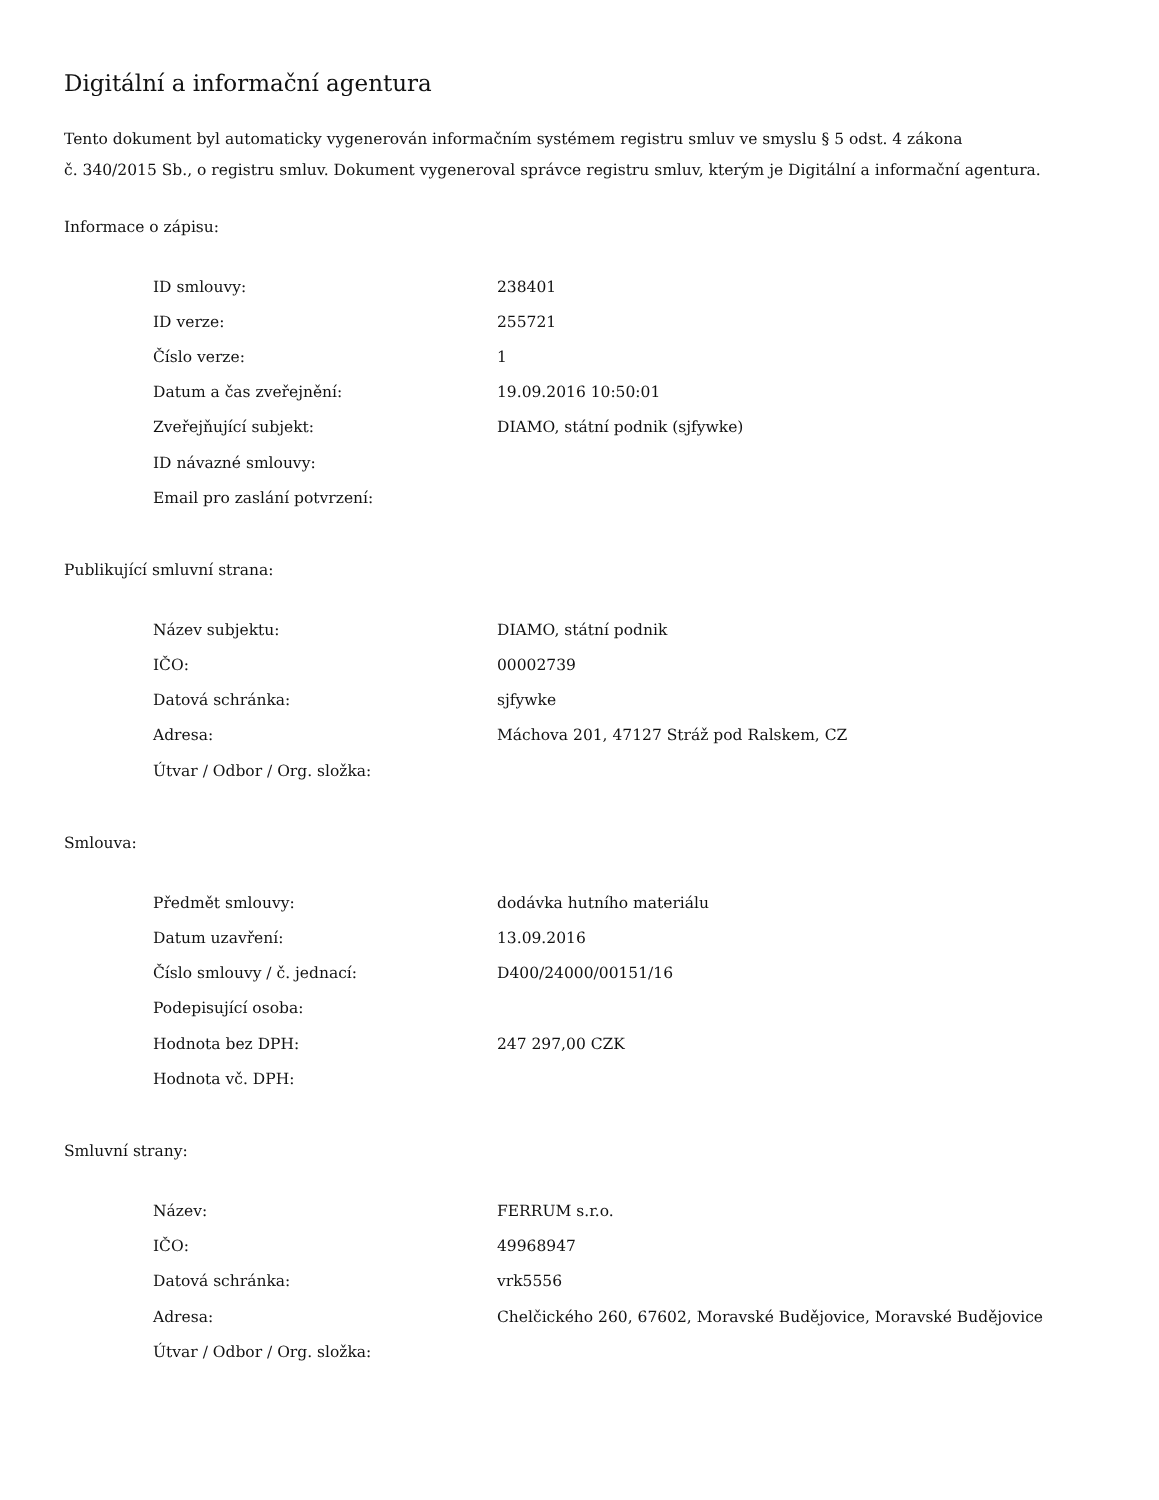Digitální a informační agentura
Tento dokument byl automaticky vygenerován informačním systémem registru smluv ve smyslu § 5 odst. 4 zákona
č. 340/2015 Sb., o registru smluv. Dokument vygeneroval správce registru smluv, kterým je Digitální a informační agentura.
Informace o zápisu:
| ID smlouvy: | 238401 |
| ID verze: | 255721 |
| Číslo verze: | 1 |
| Datum a čas zveřejnění: | 19.09.2016 10:50:01 |
| Zveřejňující subjekt: | DIAMO, státní podnik (sjfywke) |
| ID návazné smlouvy: | |
| Email pro zaslání potvrzení: | |
Publikující smluvní strana:
| Název subjektu: | DIAMO, státní podnik |
| IČO: | 00002739 |
| Datová schránka: | sjfywke |
| Adresa: | Máchova 201, 47127 Stráž pod Ralskem, CZ |
| Útvar / Odbor / Org. složka: | |
Smlouva:
| Předmět smlouvy: | dodávka hutního materiálu |
| Datum uzavření: | 13.09.2016 |
| Číslo smlouvy / č. jednací: | D400/24000/00151/16 |
| Podepisující osoba: | |
| Hodnota bez DPH: | 247 297,00 CZK |
| Hodnota vč. DPH: | |
Smluvní strany:
| Název: | FERRUM s.r.o. |
| IČO: | 49968947 |
| Datová schránka: | vrk5556 |
| Adresa: | Chelčického 260, 67602, Moravské Budějovice, Moravské Budějovice |
| Útvar / Odbor / Org. složka: | |